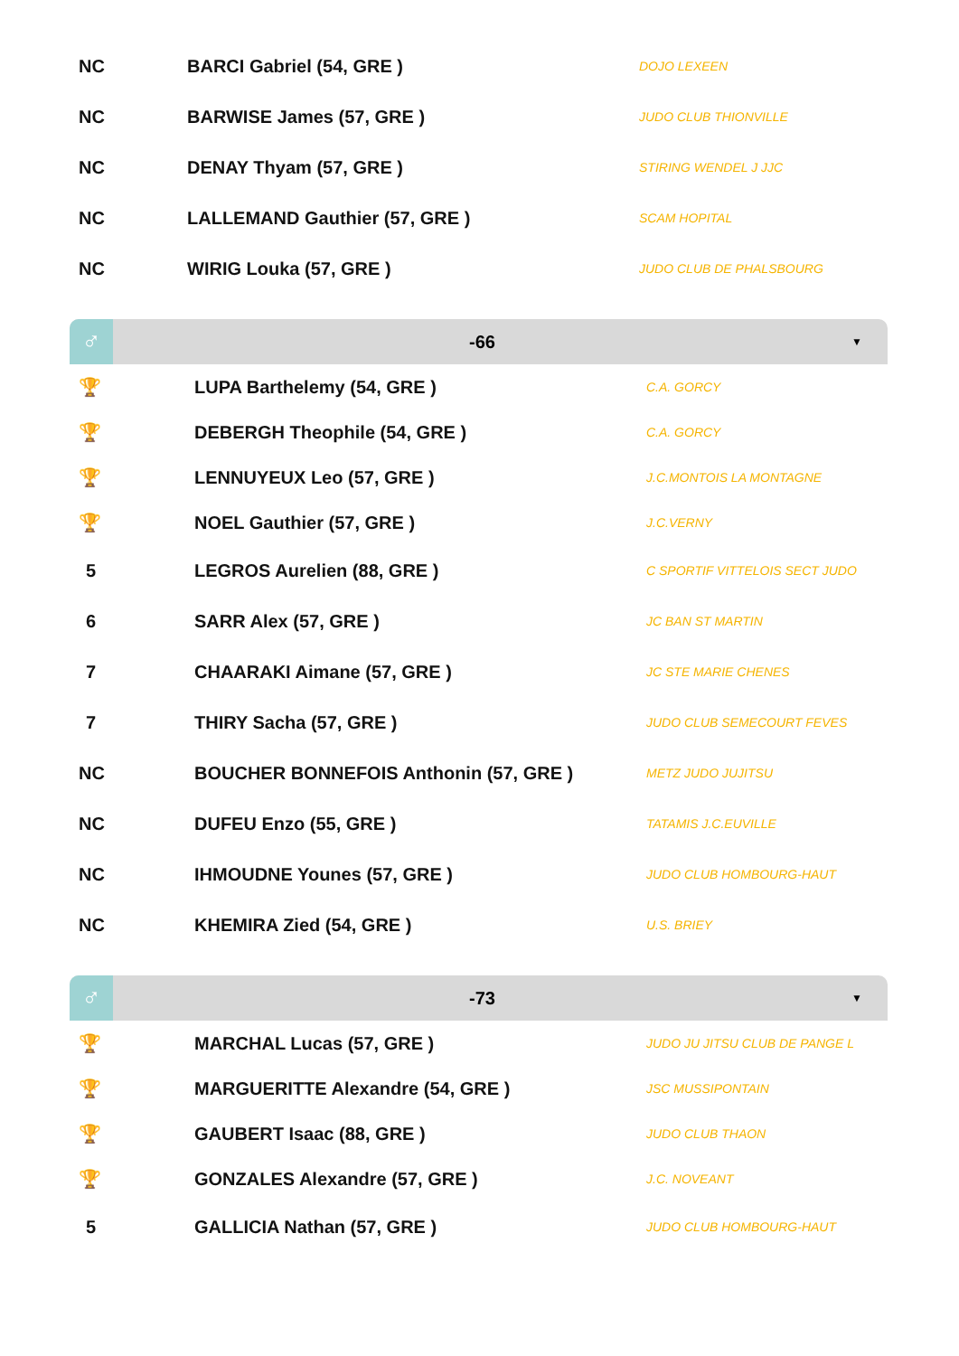| NC | BARCI Gabriel (54, GRE ) | DOJO LEXEEN |
| NC | BARWISE James (57, GRE ) | JUDO CLUB THIONVILLE |
| NC | DENAY Thyam (57, GRE ) | STIRING WENDEL J JJC |
| NC | LALLEMAND Gauthier (57, GRE ) | SCAM HOPITAL |
| NC | WIRIG Louka (57, GRE ) | JUDO CLUB DE PHALSBOURG |
♂
-66
▼
| 🏆 | LUPA Barthelemy (54, GRE ) | C.A. GORCY |
| 🏆 | DEBERGH Theophile (54, GRE ) | C.A. GORCY |
| 🏆 | LENNUYEUX Leo (57, GRE ) | J.C.MONTOIS LA MONTAGNE |
| 🏆 | NOEL Gauthier (57, GRE ) | J.C.VERNY |
| 5 | LEGROS Aurelien (88, GRE ) | C SPORTIF VITTELOIS SECT JUDO |
| 6 | SARR Alex (57, GRE ) | JC BAN ST MARTIN |
| 7 | CHAARAKI Aimane (57, GRE ) | JC STE MARIE CHENES |
| 7 | THIRY Sacha (57, GRE ) | JUDO CLUB SEMECOURT FEVES |
| NC | BOUCHER BONNEFOIS Anthonin (57, GRE ) | METZ JUDO JUJITSU |
| NC | DUFEU Enzo (55, GRE ) | TATAMIS J.C.EUVILLE |
| NC | IHMOUDNE Younes (57, GRE ) | JUDO CLUB HOMBOURG-HAUT |
| NC | KHEMIRA Zied (54, GRE ) | U.S. BRIEY |
♂
-73
▼
| 🏆 | MARCHAL Lucas (57, GRE ) | JUDO JU JITSU CLUB DE PANGE L |
| 🏆 | MARGUERITTE Alexandre (54, GRE ) | JSC MUSSIPONTAIN |
| 🏆 | GAUBERT Isaac (88, GRE ) | JUDO CLUB THAON |
| 🏆 | GONZALES Alexandre (57, GRE ) | J.C. NOVEANT |
| 5 | GALLICIA Nathan (57, GRE ) | JUDO CLUB HOMBOURG-HAUT |